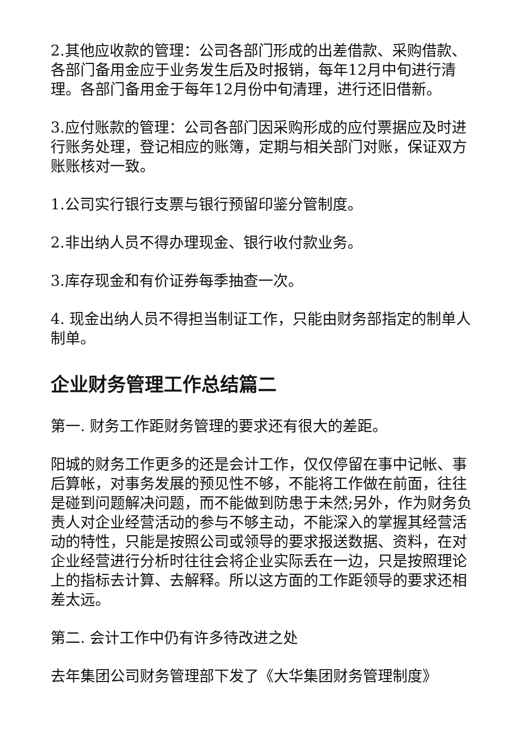2.其他应收款的管理：公司各部门形成的出差借款、采购借款、各部门备用金应于业务发生后及时报销，每年12月中旬进行清理。各部门备用金于每年12月份中旬清理，进行还旧借新。
3.应付账款的管理：公司各部门因采购形成的应付票据应及时进行账务处理，登记相应的账簿，定期与相关部门对账，保证双方账账核对一致。
1.公司实行银行支票与银行预留印鉴分管制度。
2.非出纳人员不得办理现金、银行收付款业务。
3.库存现金和有价证券每季抽查一次。
4. 现金出纳人员不得担当制证工作，只能由财务部指定的制单人制单。
企业财务管理工作总结篇二
第一. 财务工作距财务管理的要求还有很大的差距。
阳城的财务工作更多的还是会计工作，仅仅停留在事中记帐、事后算帐，对事务发展的预见性不够，不能将工作做在前面，往往是碰到问题解决问题，而不能做到防患于未然;另外，作为财务负责人对企业经营活动的参与不够主动，不能深入的掌握其经营活动的特性，只能是按照公司或领导的要求报送数据、资料，在对企业经营进行分析时往往会将企业实际丢在一边，只是按照理论上的指标去计算、去解释。所以这方面的工作距领导的要求还相差太远。
第二. 会计工作中仍有许多待改进之处
去年集团公司财务管理部下发了《大华集团财务管理制度》